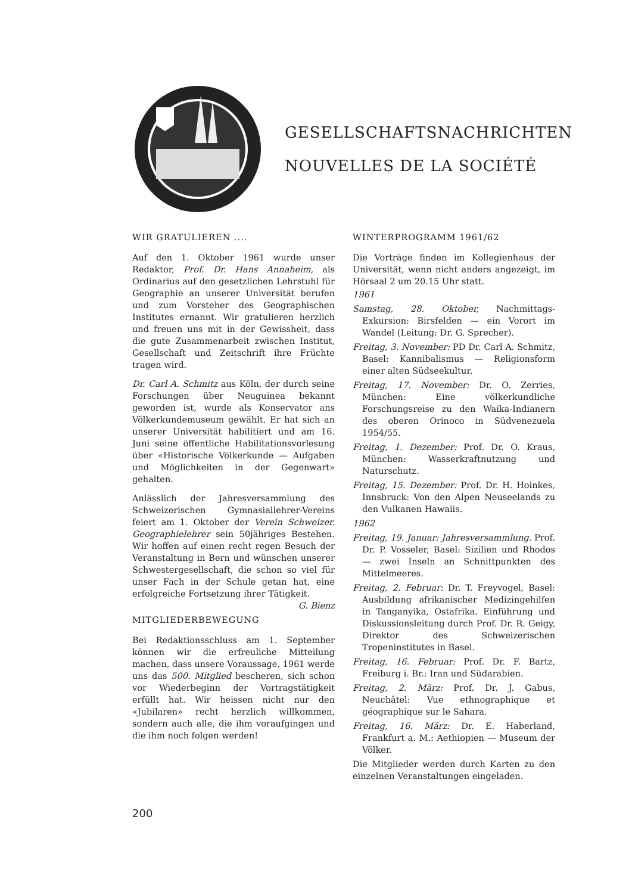GESELLSCHAFTSNACHRICHTEN
NOUVELLES DE LA SOCIÉTÉ
WIR GRATULIEREN ....
Auf den 1. Oktober 1961 wurde unser Redaktor, Prof. Dr. Hans Annaheim, als Ordinarius auf den gesetzlichen Lehrstuhl für Geographie an unserer Universität berufen und zum Vorsteher des Geographischen Institutes ernannt. Wir gratulieren herzlich und freuen uns mit in der Gewissheit, dass die gute Zusammenarbeit zwischen Institut, Gesellschaft und Zeitschrift ihre Früchte tragen wird.
Dr. Carl A. Schmitz aus Köln, der durch seine Forschungen über Neuguinea bekannt geworden ist, wurde als Konservator ans Völkerkundemuseum gewählt. Er hat sich an unserer Universität habilitiert und am 16. Juni seine öffentliche Habilitationsvorlesung über «Historische Völkerkunde — Aufgaben und Möglichkeiten in der Gegenwart» gehalten.
Anlässlich der Jahresversammlung des Schweizerischen Gymnasiallehrer-Vereins feiert am 1. Oktober der Verein Schweizer. Geographielehrer sein 50jähriges Bestehen. Wir hoffen auf einen recht regen Besuch der Veranstaltung in Bern und wünschen unserer Schwestergesellschaft, die schon so viel für unser Fach in der Schule getan hat, eine erfolgreiche Fortsetzung ihrer Tätigkeit. G. Bienz
MITGLIEDERBEWEGUNG
Bei Redaktionsschluss am 1. September können wir die erfreuliche Mitteilung machen, dass unsere Voraussage, 1961 werde uns das 500. Mitglied bescheren, sich schon vor Wiederbeginn der Vortragstätigkeit erfüllt hat. Wir heissen nicht nur den «Jubilaren» recht herzlich willkommen, sondern auch alle, die ihm voraufgingen und die ihm noch folgen werden!
WINTERPROGRAMM 1961/62
Die Vorträge finden im Kollegienhaus der Universität, wenn nicht anders angezeigt, im Hörsaal 2 um 20.15 Uhr statt.
1961
Samstag, 28. Oktober, Nachmittags-Exkursion: Birsfelden — ein Vorort im Wandel (Leitung: Dr. G. Sprecher).
Freitag, 3. November: PD Dr. Carl A. Schmitz, Basel: Kannibalismus — Religionsform einer alten Südseekultur.
Freitag, 17. November: Dr. O. Zerries, München: Eine völkerkundliche Forschungsreise zu den Waika-Indianern des oberen Orinoco in Südvenezuela 1954/55.
Freitag, 1. Dezember: Prof. Dr. O. Kraus, München: Wasserkraftnutzung und Naturschutz.
Freitag, 15. Dezember: Prof. Dr. H. Hoinkes, Innsbruck: Von den Alpen Neuseelands zu den Vulkanen Hawaiis.
1962
Freitag, 19. Januar: Jahresversammlung. Prof. Dr. P. Vosseler, Basel: Sizilien und Rhodos — zwei Inseln an Schnittpunkten des Mittelmeeres.
Freitag, 2. Februar: Dr. T. Freyvogel, Basel: Ausbildung afrikanischer Medizingehilfen in Tanganyika, Ostafrika. Einführung und Diskussionsleitung durch Prof. Dr. R. Geigy, Direktor des Schweizerischen Tropeninstitutes in Basel.
Freitag, 16. Februar: Prof. Dr. F. Bartz, Freiburg i. Br.: Iran und Südarabien.
Freitag, 2. März: Prof. Dr. J. Gabus, Neuchâtel: Vue ethnographique et géographique sur le Sahara.
Freitag, 16. März: Dr. E. Haberland, Frankfurt a. M.: Aethiopien — Museum der Völker.
Die Mitglieder werden durch Karten zu den einzelnen Veranstaltungen eingeladen.
200